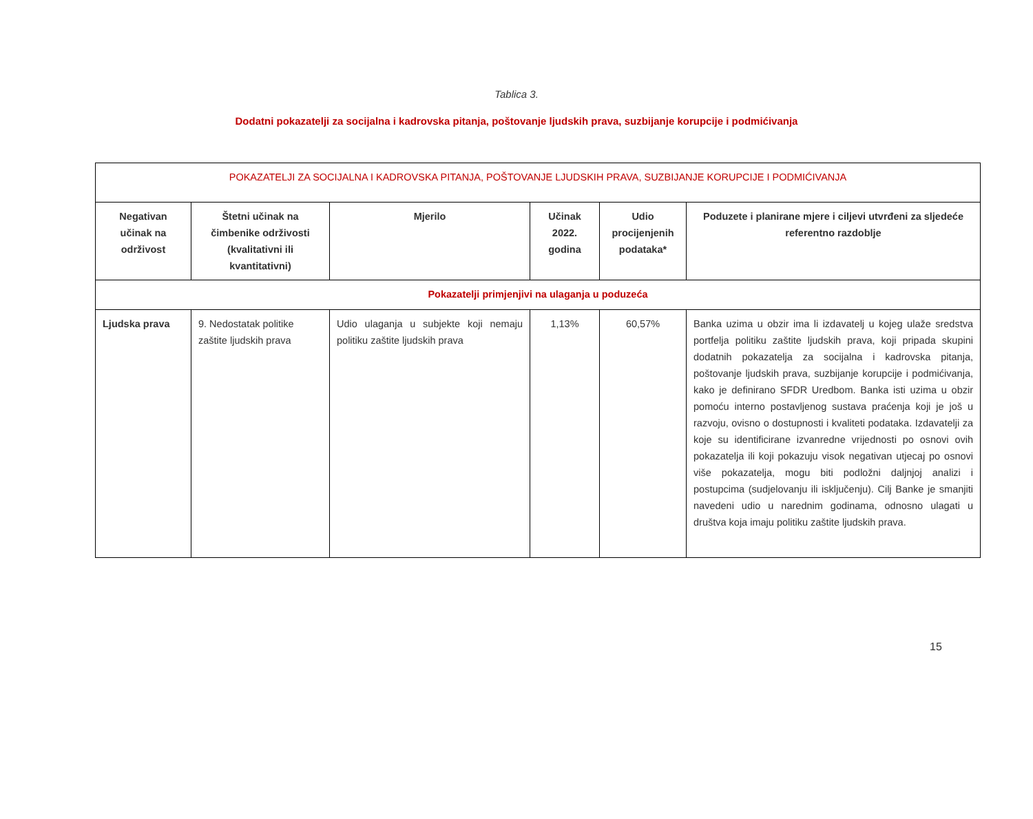Tablica 3.
Dodatni pokazatelji za socijalna i kadrovska pitanja, poštovanje ljudskih prava, suzbijanje korupcije i podmićivanja
| POKAZATELJI ZA SOCIJALNA I KADROVSKA PITANJA, POŠTOVANJE LJUDSKIH PRAVA, SUZBIJANJE KORUPCIJE I PODMIĆIVANJA | | | | | |
| Negativan učinak na održivost | Štetni učinak na čimbenike održivosti (kvalitativni ili kvantitativni) | Mjerilo | Učinak 2022. godina | Udio procijenjenih podataka* | Poduzete i planirane mjere i ciljevi utvrđeni za sljedeće referentno razdoblje |
| Pokazatelji primjenjivi na ulaganja u poduzeća | | | | | |
| Ljudska prava | 9. Nedostatak politike zaštite ljudskih prava | Udio ulaganja u subjekte koji nemaju politiku zaštite ljudskih prava | 1,13% | 60,57% | Banka uzima u obzir ima li izdavatelj u kojeg ulaže sredstva portfelja politiku zaštite ljudskih prava, koji pripada skupini dodatnih pokazatelja za socijalna i kadrovska pitanja, poštovanje ljudskih prava, suzbijanje korupcije i podmićivanja, kako je definirano SFDR Uredbom. Banka isti uzima u obzir pomoću interno postavljenog sustava praćenja koji je još u razvoju, ovisno o dostupnosti i kvaliteti podataka. Izdavatelji za koje su identificirane izvanredne vrijednosti po osnovi ovih pokazatelja ili koji pokazuju visok negativan utjecaj po osnovi više pokazatelja, mogu biti podložni daljnjoj analizi i postupcima (sudjelovanju ili isključenju). Cilj Banke je smanjiti navedeni udio u narednim godinama, odnosno ulagati u društva koja imaju politiku zaštite ljudskih prava. |
15